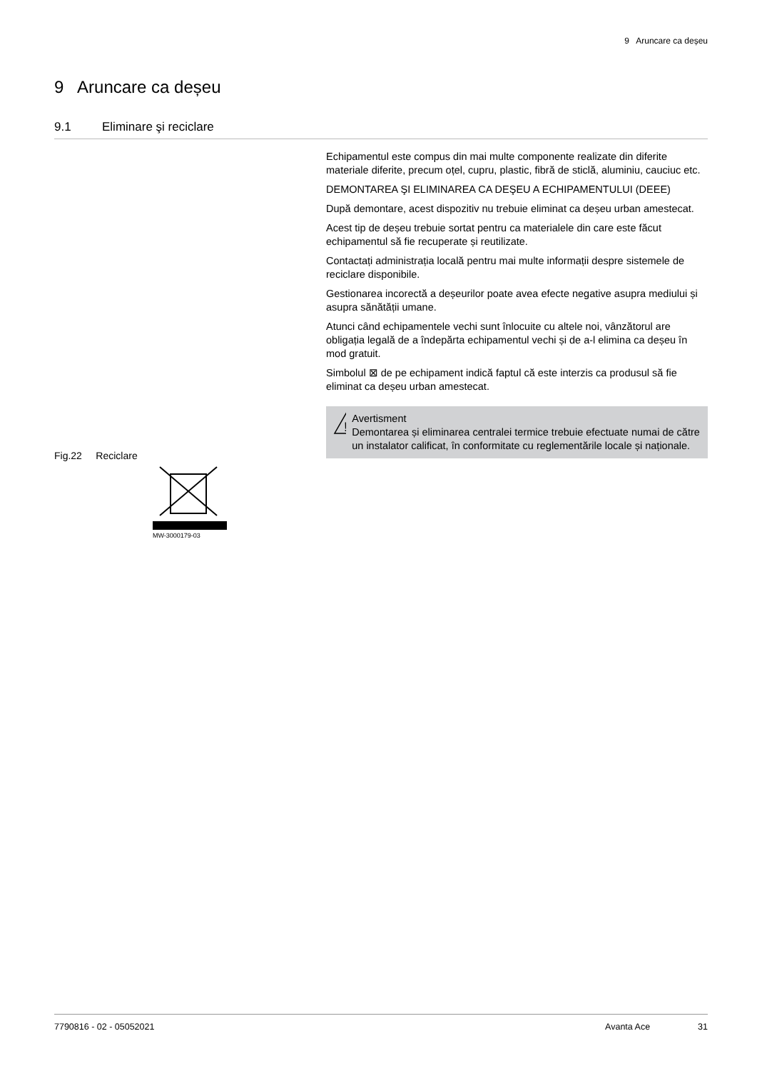9 Aruncare ca deșeu
9 Aruncare ca deșeu
9.1 Eliminare şi reciclare
Echipamentul este compus din mai multe componente realizate din diferite materiale diferite, precum oțel, cupru, plastic, fibră de sticlă, aluminiu, cauciuc etc.
DEMONTAREA ŞI ELIMINAREA CA DEŞEU A ECHIPAMENTULUI (DEEE)
După demontare, acest dispozitiv nu trebuie eliminat ca deșeu urban amestecat.
Acest tip de deșeu trebuie sortat pentru ca materialele din care este făcut echipamentul să fie recuperate și reutilizate.
Contactați administrația locală pentru mai multe informații despre sistemele de reciclare disponibile.
Gestionarea incorectă a deșeurilor poate avea efecte negative asupra mediului și asupra sănătății umane.
Atunci când echipamentele vechi sunt înlocuite cu altele noi, vânzătorul are obligația legală de a îndepărta echipamentul vechi și de a-l elimina ca deșeu în mod gratuit.
Simbolul ⊠ de pe echipament indică faptul că este interzis ca produsul să fie eliminat ca deșeu urban amestecat.
!
Avertisment
Demontarea și eliminarea centralei termice trebuie efectuate numai de către un instalator calificat, în conformitate cu reglementările locale și naționale.
Fig.22 Reciclare
MW-3000179-03
7790816 - 02 - 05052021 Avanta Ace 31